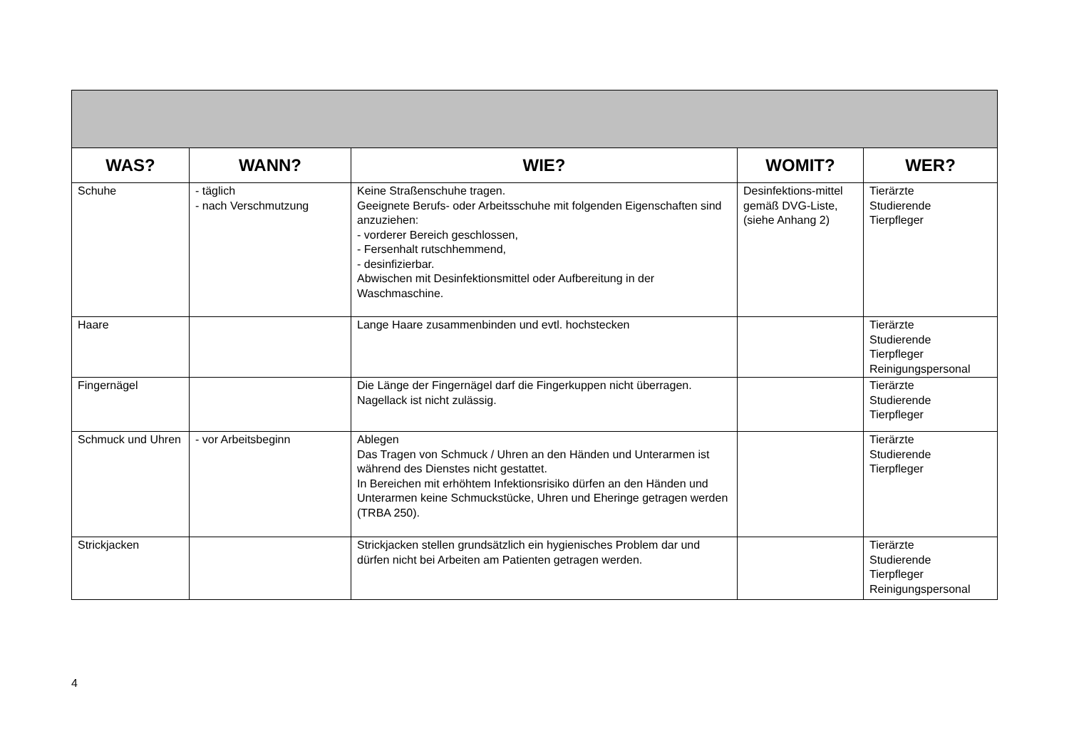| WAS? | WANN? | WIE? | WOMIT? | WER? |
| --- | --- | --- | --- | --- |
| Schuhe | - täglich - nach Verschmutzung | Keine Straßenschuhe tragen. Geeignete Berufs- oder Arbeitsschuhe mit folgenden Eigenschaften sind anzuziehen: - vorderer Bereich geschlossen, - Fersenhalt rutschhemmend, - desinfizierbar. Abwischen mit Desinfektionsmittel oder Aufbereitung in der Waschmaschine. | Desinfektions-mittel gemäß DVG-Liste, (siehe Anhang 2) | Tierärzte Studierende Tierpfleger |
| Haare | | Lange Haare zusammenbinden und evtl. hochstecken | | Tierärzte Studierende Tierpfleger Reinigungspersonal |
| Fingernägel | | Die Länge der Fingernägel darf die Fingerkuppen nicht überragen. Nagellack ist nicht zulässig. | | Tierärzte Studierende Tierpfleger |
| Schmuck und Uhren | - vor Arbeitsbeginn | Ablegen Das Tragen von Schmuck / Uhren an den Händen und Unterarmen ist während des Dienstes nicht gestattet. In Bereichen mit erhöhtem Infektionsrisiko dürfen an den Händen und Unterarmen keine Schmuckstücke, Uhren und Eheringe getragen werden (TRBA 250). | | Tierärzte Studierende Tierpfleger |
| Strickjacken | | Strickjacken stellen grundsätzlich ein hygienisches Problem dar und dürfen nicht bei Arbeiten am Patienten getragen werden. | | Tierärzte Studierende Tierpfleger Reinigungspersonal |
4